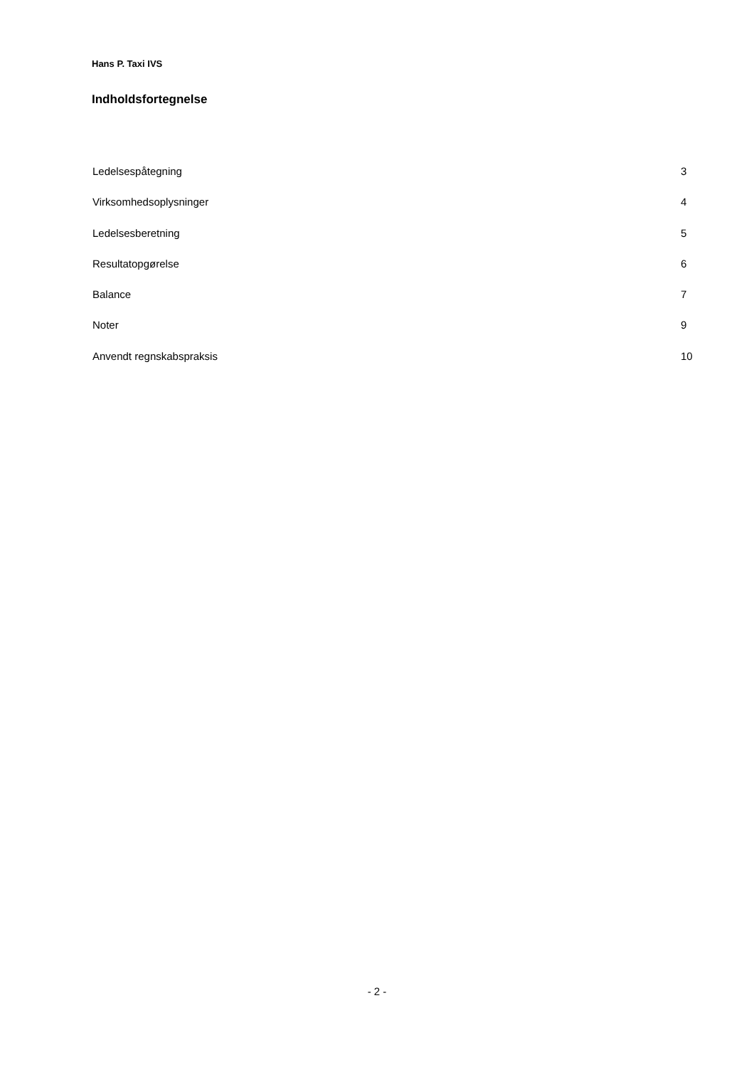Hans P. Taxi IVS
Indholdsfortegnelse
Ledelsespåtegning 3
Virksomhedsoplysninger 4
Ledelsesberetning 5
Resultatopgørelse 6
Balance 7
Noter 9
Anvendt regnskabspraksis 10
- 2 -